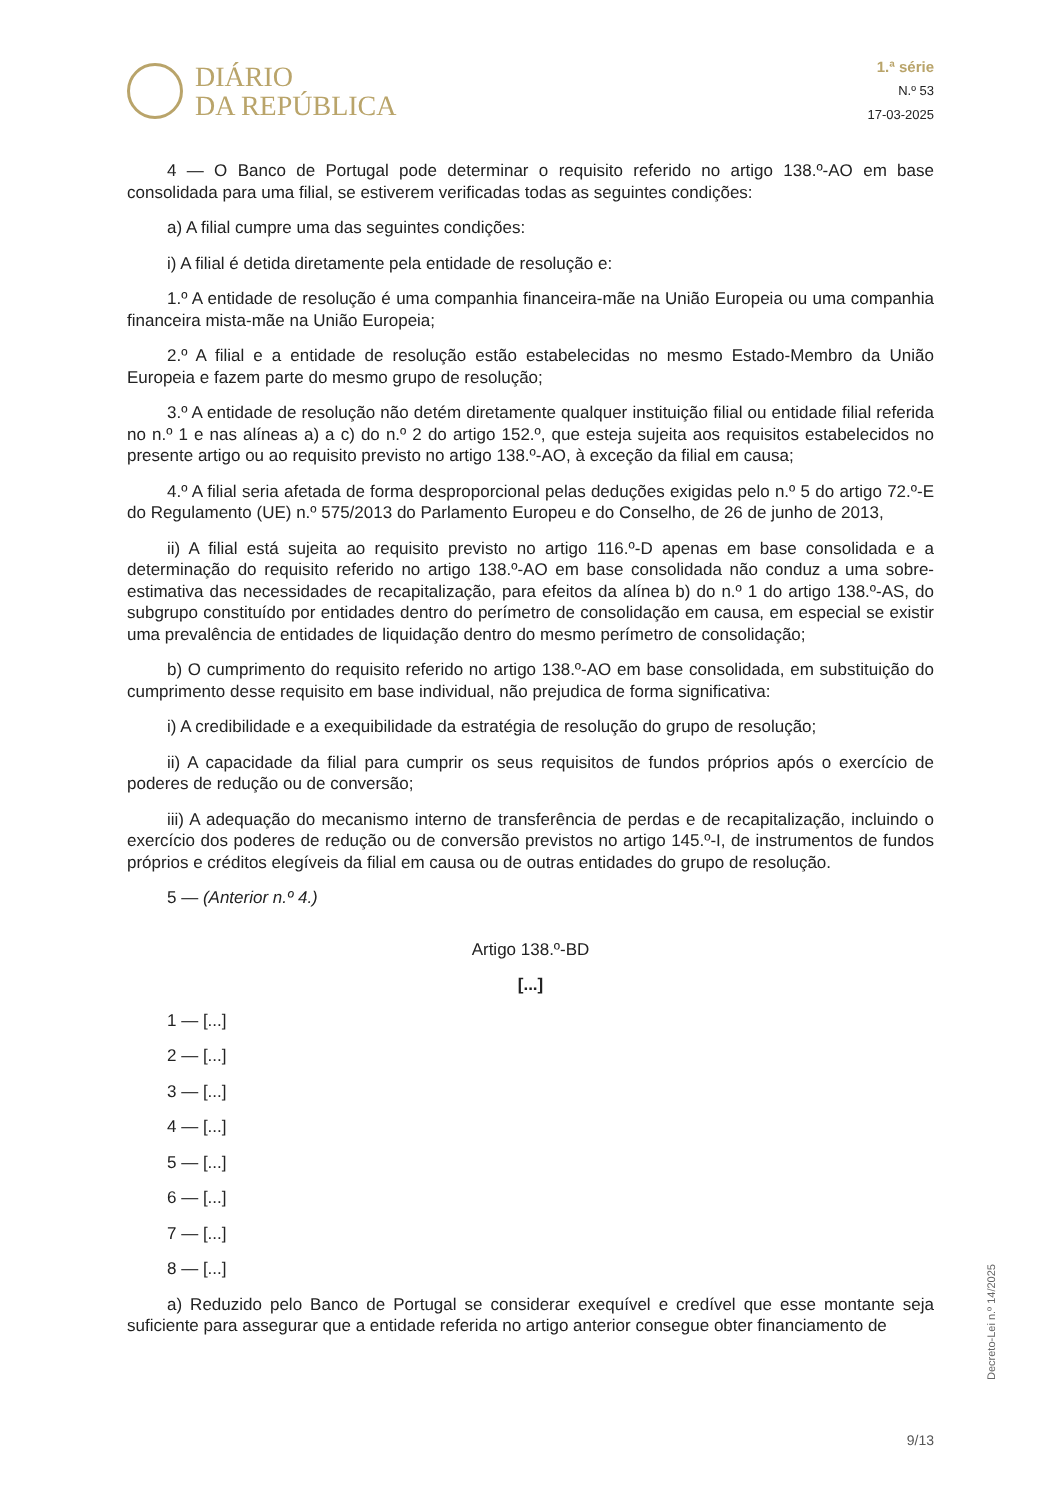DIÁRIO
DA REPÚBLICA
1.ª série
N.º 53
17-03-2025
4 — O Banco de Portugal pode determinar o requisito referido no artigo 138.º-AO em base consolidada para uma filial, se estiverem verificadas todas as seguintes condições:
a) A filial cumpre uma das seguintes condições:
i) A filial é detida diretamente pela entidade de resolução e:
1.º A entidade de resolução é uma companhia financeira-mãe na União Europeia ou uma companhia financeira mista-mãe na União Europeia;
2.º A filial e a entidade de resolução estão estabelecidas no mesmo Estado-Membro da União Europeia e fazem parte do mesmo grupo de resolução;
3.º A entidade de resolução não detém diretamente qualquer instituição filial ou entidade filial referida no n.º 1 e nas alíneas a) a c) do n.º 2 do artigo 152.º, que esteja sujeita aos requisitos estabelecidos no presente artigo ou ao requisito previsto no artigo 138.º-AO, à exceção da filial em causa;
4.º A filial seria afetada de forma desproporcional pelas deduções exigidas pelo n.º 5 do artigo 72.º-E do Regulamento (UE) n.º 575/2013 do Parlamento Europeu e do Conselho, de 26 de junho de 2013,
ii) A filial está sujeita ao requisito previsto no artigo 116.º-D apenas em base consolidada e a determinação do requisito referido no artigo 138.º-AO em base consolidada não conduz a uma sobre-estimativa das necessidades de recapitalização, para efeitos da alínea b) do n.º 1 do artigo 138.º-AS, do subgrupo constituído por entidades dentro do perímetro de consolidação em causa, em especial se existir uma prevalência de entidades de liquidação dentro do mesmo perímetro de consolidação;
b) O cumprimento do requisito referido no artigo 138.º-AO em base consolidada, em substituição do cumprimento desse requisito em base individual, não prejudica de forma significativa:
i) A credibilidade e a exequibilidade da estratégia de resolução do grupo de resolução;
ii) A capacidade da filial para cumprir os seus requisitos de fundos próprios após o exercício de poderes de redução ou de conversão;
iii) A adequação do mecanismo interno de transferência de perdas e de recapitalização, incluindo o exercício dos poderes de redução ou de conversão previstos no artigo 145.º-I, de instrumentos de fundos próprios e créditos elegíveis da filial em causa ou de outras entidades do grupo de resolução.
5 — (Anterior n.º 4.)
Artigo 138.º-BD
[...]
1 — [...]
2 — [...]
3 — [...]
4 — [...]
5 — [...]
6 — [...]
7 — [...]
8 — [...]
a) Reduzido pelo Banco de Portugal se considerar exequível e credível que esse montante seja suficiente para assegurar que a entidade referida no artigo anterior consegue obter financiamento de
Decreto-Lei n.º 14/2025
9/13